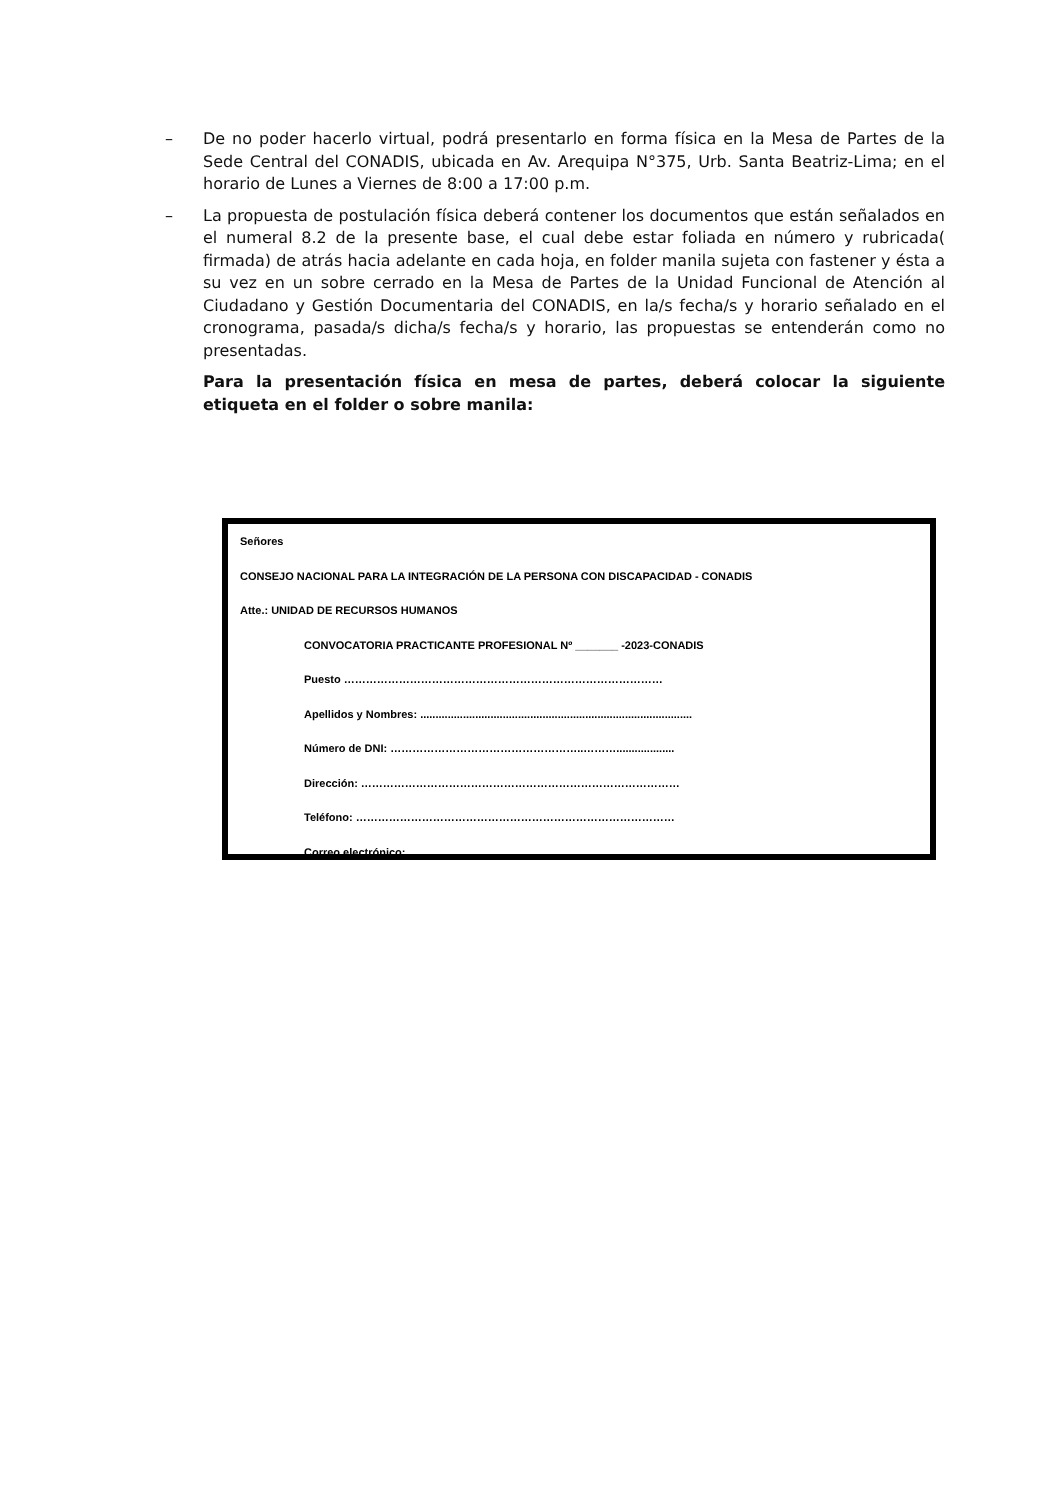– De no poder hacerlo virtual, podrá presentarlo en forma física en la Mesa de Partes de la Sede Central del CONADIS, ubicada en Av. Arequipa N°375, Urb. Santa Beatriz-Lima; en el horario de Lunes a Viernes de 8:00 a 17:00 p.m.
– La propuesta de postulación física deberá contener los documentos que están señalados en el numeral 8.2 de la presente base, el cual debe estar foliada en número y rubricada( firmada) de atrás hacia adelante en cada hoja, en folder manila sujeta con fastener y ésta a su vez en un sobre cerrado en la Mesa de Partes de la Unidad Funcional de Atención al Ciudadano y Gestión Documentaria del CONADIS, en la/s fecha/s y horario señalado en el cronograma, pasada/s dicha/s fecha/s y horario, las propuestas se entenderán como no presentadas.
Para la presentación física en mesa de partes, deberá colocar la siguiente etiqueta en el folder o sobre manila:
Señores
CONSEJO NACIONAL PARA LA INTEGRACIÓN DE LA PERSONA CON DISCAPACIDAD - CONADIS
Atte.: UNIDAD DE RECURSOS HUMANOS
CONVOCATORIA PRACTICANTE PROFESIONAL Nº _______ -2023-CONADIS
Puesto ……………………………………………………………………………
Apellidos y Nombres: .........................................................................................
Número de DNI: ……………………………………………..………...................
Dirección: ……………………………………………………………………………
Teléfono: ……………………………………………………………………………
Correo electrónico: ……………………………………………..……................